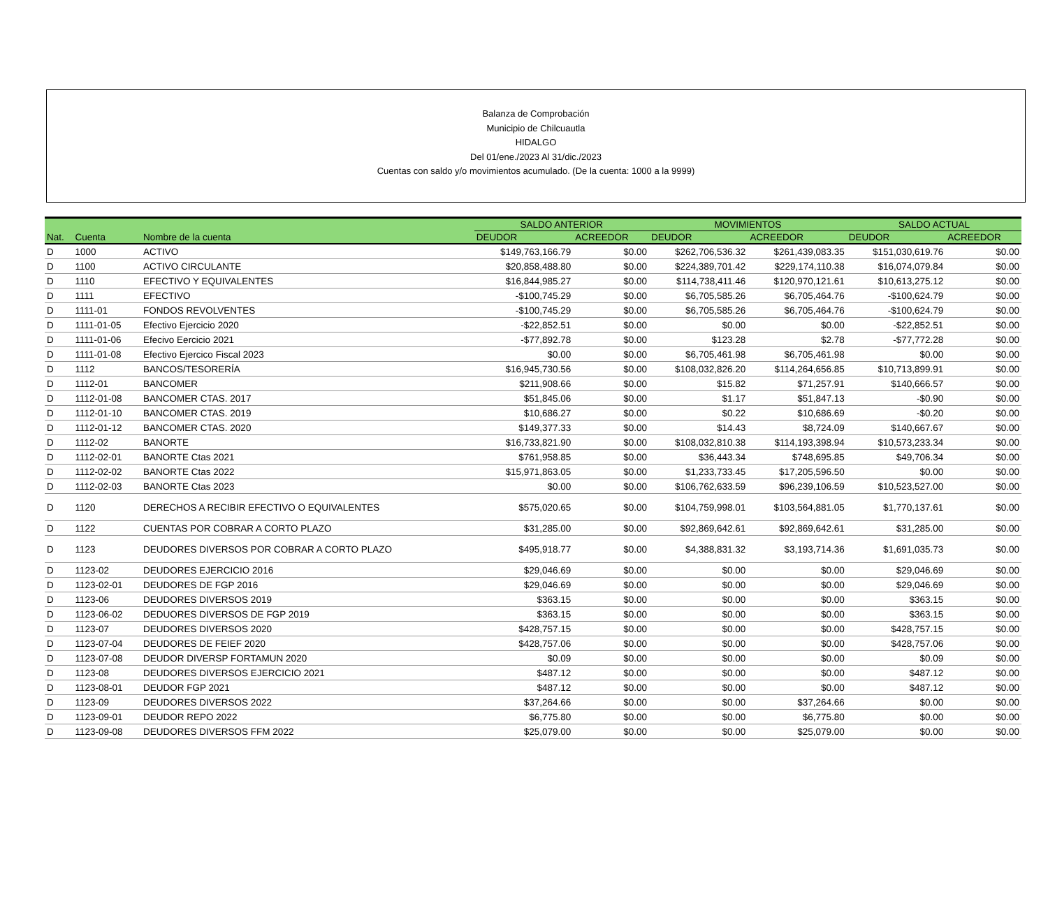Balanza de Comprobación
Municipio de Chilcuautla
HIDALGO
Del 01/ene./2023 Al 31/dic./2023
Cuentas con saldo y/o movimientos acumulado. (De la cuenta: 1000 a la 9999)
| | | | SALDO ANTERIOR | | MOVIMIENTOS | | SALDO ACTUAL | |
| --- | --- | --- | --- | --- | --- | --- | --- | --- |
| Nat. | Cuenta | Nombre de la cuenta | DEUDOR | ACREEDOR | DEUDOR | ACREEDOR | DEUDOR | ACREEDOR |
| D | 1000 | ACTIVO | $149,763,166.79 | $0.00 | $262,706,536.32 | $261,439,083.35 | $151,030,619.76 | $0.00 |
| D | 1100 | ACTIVO CIRCULANTE | $20,858,488.80 | $0.00 | $224,389,701.42 | $229,174,110.38 | $16,074,079.84 | $0.00 |
| D | 1110 | EFECTIVO Y EQUIVALENTES | $16,844,985.27 | $0.00 | $114,738,411.46 | $120,970,121.61 | $10,613,275.12 | $0.00 |
| D | 1111 | EFECTIVO | -$100,745.29 | $0.00 | $6,705,585.26 | $6,705,464.76 | -$100,624.79 | $0.00 |
| D | 1111-01 | FONDOS REVOLVENTES | -$100,745.29 | $0.00 | $6,705,585.26 | $6,705,464.76 | -$100,624.79 | $0.00 |
| D | 1111-01-05 | Efectivo Ejercicio 2020 | -$22,852.51 | $0.00 | $0.00 | $0.00 | -$22,852.51 | $0.00 |
| D | 1111-01-06 | Efecivo Eercicio 2021 | -$77,892.78 | $0.00 | $123.28 | $2.78 | -$77,772.28 | $0.00 |
| D | 1111-01-08 | Efectivo Ejercico Fiscal 2023 | $0.00 | $0.00 | $6,705,461.98 | $6,705,461.98 | $0.00 | $0.00 |
| D | 1112 | BANCOS/TESORERÍA | $16,945,730.56 | $0.00 | $108,032,826.20 | $114,264,656.85 | $10,713,899.91 | $0.00 |
| D | 1112-01 | BANCOMER | $211,908.66 | $0.00 | $15.82 | $71,257.91 | $140,666.57 | $0.00 |
| D | 1112-01-08 | BANCOMER CTAS. 2017 | $51,845.06 | $0.00 | $1.17 | $51,847.13 | -$0.90 | $0.00 |
| D | 1112-01-10 | BANCOMER CTAS. 2019 | $10,686.27 | $0.00 | $0.22 | $10,686.69 | -$0.20 | $0.00 |
| D | 1112-01-12 | BANCOMER CTAS. 2020 | $149,377.33 | $0.00 | $14.43 | $8,724.09 | $140,667.67 | $0.00 |
| D | 1112-02 | BANORTE | $16,733,821.90 | $0.00 | $108,032,810.38 | $114,193,398.94 | $10,573,233.34 | $0.00 |
| D | 1112-02-01 | BANORTE Ctas 2021 | $761,958.85 | $0.00 | $36,443.34 | $748,695.85 | $49,706.34 | $0.00 |
| D | 1112-02-02 | BANORTE Ctas 2022 | $15,971,863.05 | $0.00 | $1,233,733.45 | $17,205,596.50 | $0.00 | $0.00 |
| D | 1112-02-03 | BANORTE Ctas 2023 | $0.00 | $0.00 | $106,762,633.59 | $96,239,106.59 | $10,523,527.00 | $0.00 |
| D | 1120 | DERECHOS A RECIBIR EFECTIVO O EQUIVALENTES | $575,020.65 | $0.00 | $104,759,998.01 | $103,564,881.05 | $1,770,137.61 | $0.00 |
| D | 1122 | CUENTAS POR COBRAR A CORTO PLAZO | $31,285.00 | $0.00 | $92,869,642.61 | $92,869,642.61 | $31,285.00 | $0.00 |
| D | 1123 | DEUDORES DIVERSOS POR COBRAR A CORTO PLAZO | $495,918.77 | $0.00 | $4,388,831.32 | $3,193,714.36 | $1,691,035.73 | $0.00 |
| D | 1123-02 | DEUDORES EJERCICIO 2016 | $29,046.69 | $0.00 | $0.00 | $0.00 | $29,046.69 | $0.00 |
| D | 1123-02-01 | DEUDORES DE FGP 2016 | $29,046.69 | $0.00 | $0.00 | $0.00 | $29,046.69 | $0.00 |
| D | 1123-06 | DEUDORES DIVERSOS 2019 | $363.15 | $0.00 | $0.00 | $0.00 | $363.15 | $0.00 |
| D | 1123-06-02 | DEDUORES DIVERSOS DE FGP 2019 | $363.15 | $0.00 | $0.00 | $0.00 | $363.15 | $0.00 |
| D | 1123-07 | DEUDORES DIVERSOS 2020 | $428,757.15 | $0.00 | $0.00 | $0.00 | $428,757.15 | $0.00 |
| D | 1123-07-04 | DEUDORES DE FEIEF 2020 | $428,757.06 | $0.00 | $0.00 | $0.00 | $428,757.06 | $0.00 |
| D | 1123-07-08 | DEUDOR DIVERSP FORTAMUN 2020 | $0.09 | $0.00 | $0.00 | $0.00 | $0.09 | $0.00 |
| D | 1123-08 | DEUDORES DIVERSOS EJERCICIO 2021 | $487.12 | $0.00 | $0.00 | $0.00 | $487.12 | $0.00 |
| D | 1123-08-01 | DEUDOR FGP 2021 | $487.12 | $0.00 | $0.00 | $0.00 | $487.12 | $0.00 |
| D | 1123-09 | DEUDORES DIVERSOS 2022 | $37,264.66 | $0.00 | $0.00 | $37,264.66 | $0.00 | $0.00 |
| D | 1123-09-01 | DEUDOR REPO 2022 | $6,775.80 | $0.00 | $0.00 | $6,775.80 | $0.00 | $0.00 |
| D | 1123-09-08 | DEUDORES DIVERSOS FFM 2022 | $25,079.00 | $0.00 | $0.00 | $25,079.00 | $0.00 | $0.00 |